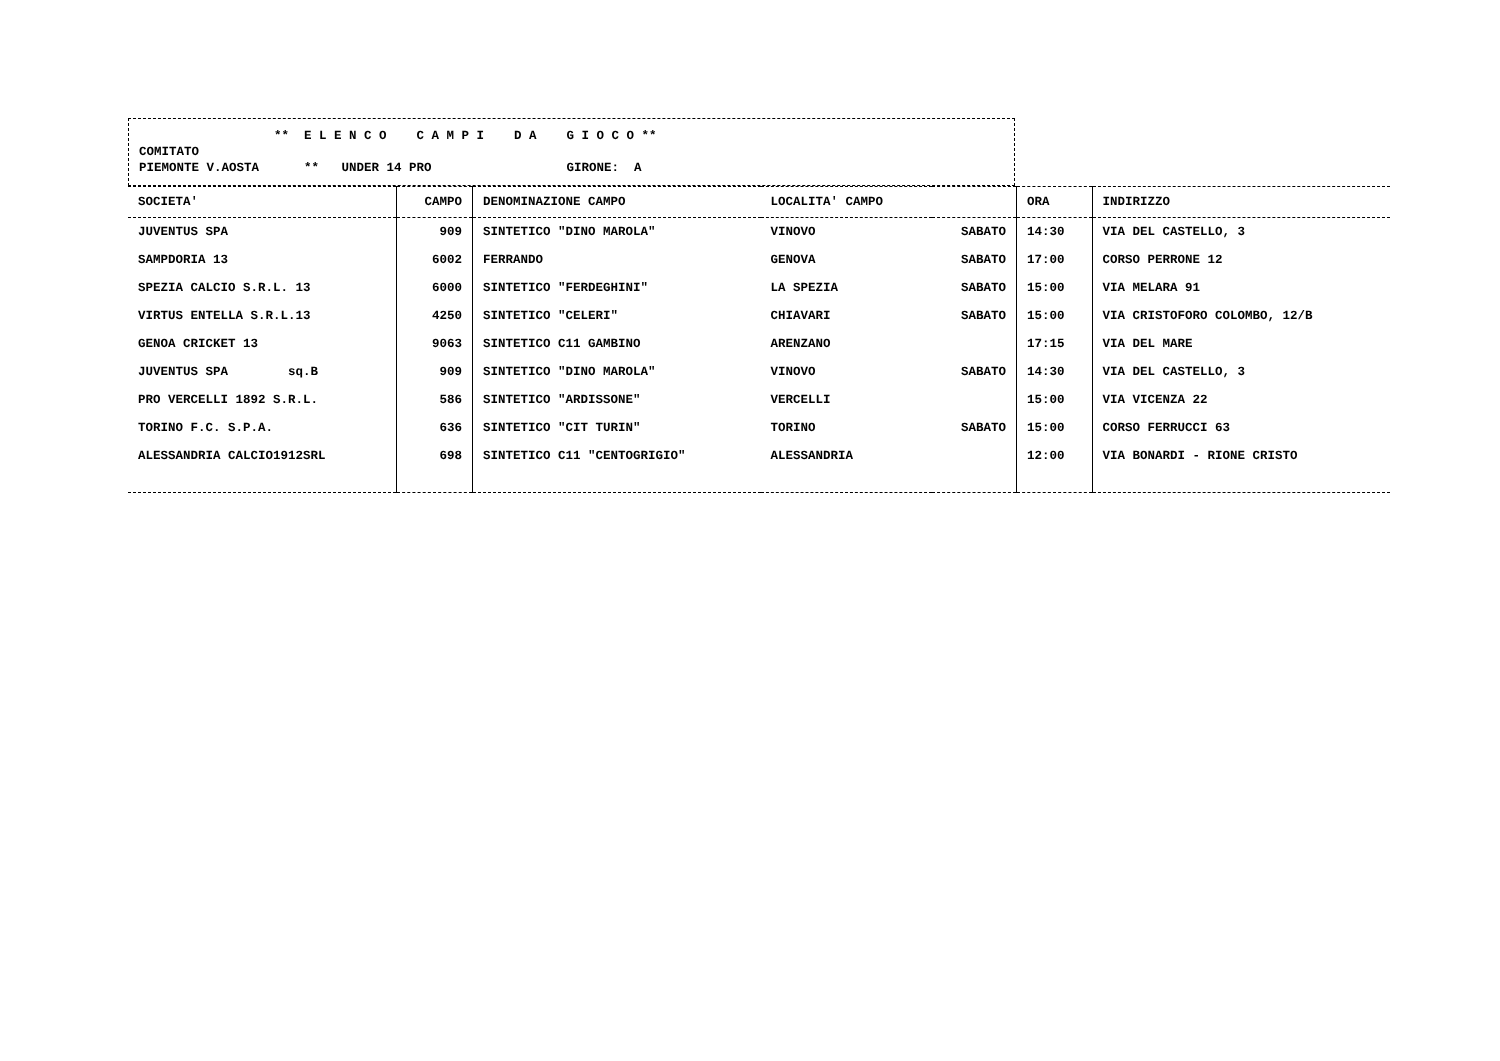** E L E N C O C A M P I D A G I O C O **
COMITATO
PIEMONTE V.AOSTA ** UNDER 14 PRO GIRONE: A
| SOCIETA' | CAMPO | DENOMINAZIONE CAMPO | LOCALITA' CAMPO | | ORA | INDIRIZZO |
| --- | --- | --- | --- | --- | --- | --- |
| JUVENTUS SPA | 909 | SINTETICO "DINO MAROLA" | VINOVO | SABATO | 14:30 | VIA DEL CASTELLO, 3 |
| SAMPDORIA 13 | 6002 | FERRANDO | GENOVA | SABATO | 17:00 | CORSO PERRONE 12 |
| SPEZIA CALCIO S.R.L. 13 | 6000 | SINTETICO "FERDEGHINI" | LA SPEZIA | SABATO | 15:00 | VIA MELARA 91 |
| VIRTUS ENTELLA S.R.L.13 | 4250 | SINTETICO "CELERI" | CHIAVARI | SABATO | 15:00 | VIA CRISTOFORO COLOMBO, 12/B |
| GENOA CRICKET 13 | 9063 | SINTETICO C11 GAMBINO | ARENZANO | | 17:15 | VIA DEL MARE |
| JUVENTUS SPA sq.B | 909 | SINTETICO "DINO MAROLA" | VINOVO | SABATO | 14:30 | VIA DEL CASTELLO, 3 |
| PRO VERCELLI 1892 S.R.L. | 586 | SINTETICO "ARDISSONE" | VERCELLI | | 15:00 | VIA VICENZA 22 |
| TORINO F.C. S.P.A. | 636 | SINTETICO "CIT TURIN" | TORINO | SABATO | 15:00 | CORSO FERRUCCI 63 |
| ALESSANDRIA CALCIO1912SRL | 698 | SINTETICO C11 "CENTOGRIGIO" | ALESSANDRIA | | 12:00 | VIA BONARDI - RIONE CRISTO |